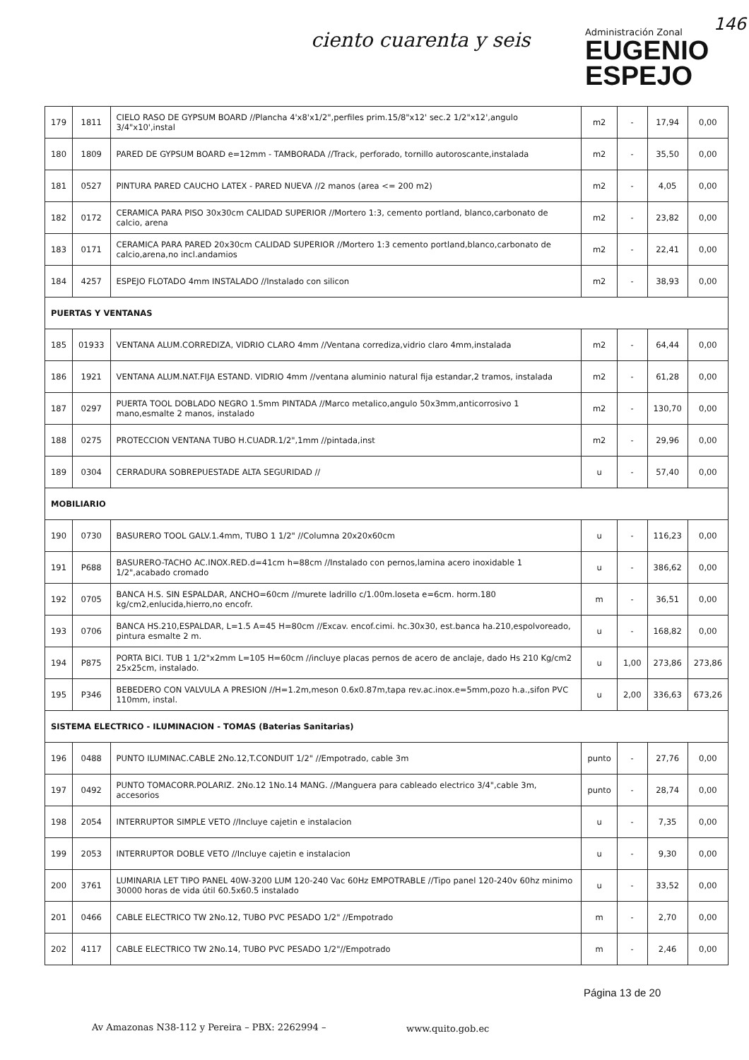ciento cuarenta y seis
Administración Zonal
EUGENIO
ESPEJO
146
| 179 | 1811 | CIELO RASO DE GYPSUM BOARD //Plancha 4'x8'x1/2",perfiles prim.15/8"x12' sec.2 1/2"x12',angulo 3/4"x10',instal | m2 | - | 17,94 | 0,00 |
| 180 | 1809 | PARED DE GYPSUM BOARD e=12mm - TAMBORADA //Track, perforado, tornillo autoroscante,instalada | m2 | - | 35,50 | 0,00 |
| 181 | 0527 | PINTURA PARED CAUCHO LATEX - PARED NUEVA //2 manos (area <= 200 m2) | m2 | - | 4,05 | 0,00 |
| 182 | 0172 | CERAMICA PARA PISO 30x30cm CALIDAD SUPERIOR //Mortero 1:3, cemento portland, blanco,carbonato de calcio, arena | m2 | - | 23,82 | 0,00 |
| 183 | 0171 | CERAMICA PARA PARED 20x30cm CALIDAD SUPERIOR //Mortero 1:3 cemento portland,blanco,carbonato de calcio,arena,no incl.andamios | m2 | - | 22,41 | 0,00 |
| 184 | 4257 | ESPEJO FLOTADO 4mm INSTALADO //Instalado con silicon | m2 | - | 38,93 | 0,00 |
| PUERTAS Y VENTANAS | | | | | | |
| 185 | 01933 | VENTANA ALUM.CORREDIZA, VIDRIO CLARO 4mm //Ventana corrediza,vidrio claro 4mm,instalada | m2 | - | 64,44 | 0,00 |
| 186 | 1921 | VENTANA ALUM.NAT.FIJA ESTAND. VIDRIO 4mm //ventana aluminio natural fija estandar,2 tramos, instalada | m2 | - | 61,28 | 0,00 |
| 187 | 0297 | PUERTA TOOL DOBLADO NEGRO 1.5mm PINTADA //Marco metalico,angulo 50x3mm,anticorrosivo 1 mano,esmalte 2 manos, instalado | m2 | - | 130,70 | 0,00 |
| 188 | 0275 | PROTECCION VENTANA TUBO H.CUADR.1/2",1mm //pintada,inst | m2 | - | 29,96 | 0,00 |
| 189 | 0304 | CERRADURA SOBREPUESTADE ALTA SEGURIDAD // | u | - | 57,40 | 0,00 |
| MOBILIARIO | | | | | | |
| 190 | 0730 | BASURERO TOOL GALV.1.4mm, TUBO 1 1/2" //Columna 20x20x60cm | u | - | 116,23 | 0,00 |
| 191 | P688 | BASURERO-TACHO AC.INOX.RED.d=41cm h=88cm //Instalado con pernos,lamina acero inoxidable 1 1/2",acabado cromado | u | - | 386,62 | 0,00 |
| 192 | 0705 | BANCA H.S. SIN ESPALDAR, ANCHO=60cm //murete ladrillo c/1.00m.loseta e=6cm. horm.180 kg/cm2,enlucida,hierro,no encofr. | m | - | 36,51 | 0,00 |
| 193 | 0706 | BANCA HS.210,ESPALDAR, L=1.5 A=45 H=80cm //Excav. encof.cimi. hc.30x30, est.banca ha.210,espolvoreado, pintura esmalte 2 m. | u | - | 168,82 | 0,00 |
| 194 | P875 | PORTA BICI. TUB 1 1/2"x2mm L=105 H=60cm //incluye placas pernos de acero de anclaje, dado Hs 210 Kg/cm2 25x25cm, instalado. | u | 1,00 | 273,86 | 273,86 |
| 195 | P346 | BEBEDERO CON VALVULA A PRESION //H=1.2m,meson 0.6x0.87m,tapa rev.ac.inox.e=5mm,pozo h.a.,sifon PVC 110mm, instal. | u | 2,00 | 336,63 | 673,26 |
| SISTEMA ELECTRICO - ILUMINACION - TOMAS (Baterias Sanitarias) | | | | | | |
| 196 | 0488 | PUNTO ILUMINAC.CABLE 2No.12,T.CONDUIT 1/2" //Empotrado, cable 3m | punto | - | 27,76 | 0,00 |
| 197 | 0492 | PUNTO TOMACORR.POLARIZ. 2No.12 1No.14 MANG. //Manguera para cableado electrico 3/4",cable 3m, accesorios | punto | - | 28,74 | 0,00 |
| 198 | 2054 | INTERRUPTOR SIMPLE VETO //Incluye cajetin e instalacion | u | - | 7,35 | 0,00 |
| 199 | 2053 | INTERRUPTOR DOBLE VETO //Incluye cajetin e instalacion | u | - | 9,30 | 0,00 |
| 200 | 3761 | LUMINARIA LET TIPO PANEL 40W-3200 LUM 120-240 Vac 60Hz EMPOTRABLE //Tipo panel 120-240v 60hz minimo 30000 horas de vida útil 60.5x60.5 instalado | u | - | 33,52 | 0,00 |
| 201 | 0466 | CABLE ELECTRICO TW 2No.12, TUBO PVC PESADO 1/2" //Empotrado | m | - | 2,70 | 0,00 |
| 202 | 4117 | CABLE ELECTRICO TW 2No.14, TUBO PVC PESADO 1/2"//Empotrado | m | - | 2,46 | 0,00 |
Página 13 de 20
Av Amazonas N38-112 y Pereira – PBX: 2262994 –
www.quito.gob.ec